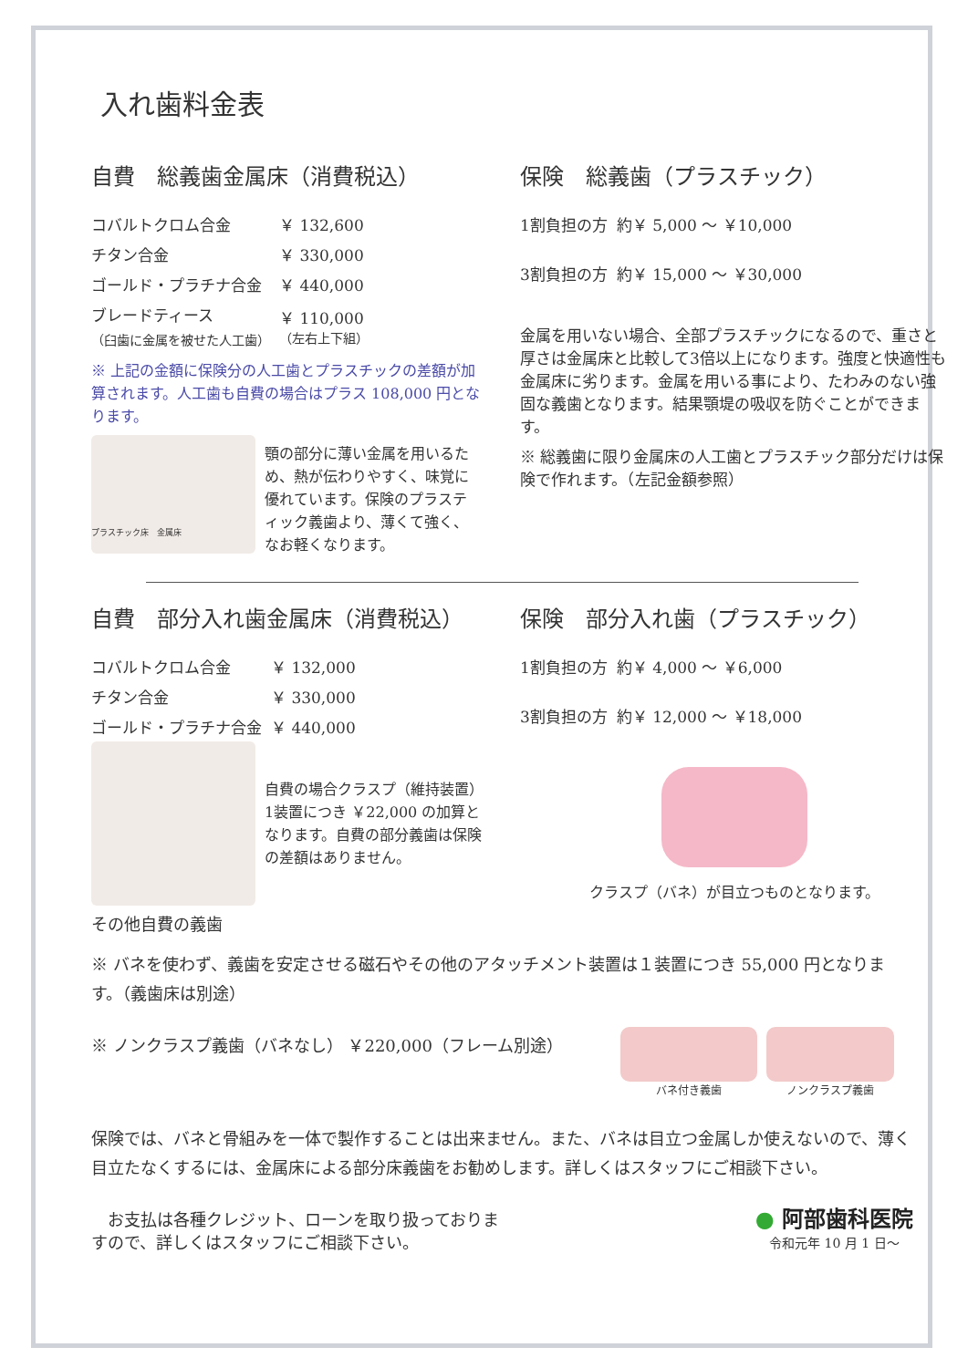入れ歯料金表
自費　総義歯金属床（消費税込）
| コバルトクロム合金 | ￥ 132,600 |
| チタン合金 | ￥ 330,000 |
| ゴールド・プラチナ合金 | ￥ 440,000 |
| ブレードティース （臼歯に金属を被せた人工歯） | ￥ 110,000 （左右上下組） |
※ 上記の金額に保険分の人工歯とプラスチックの差額が加算されます。人工歯も自費の場合はプラス 108,000 円となります。
プラスチック床　金属床
顎の部分に薄い金属を用いるため、熱が伝わりやすく、味覚に優れています。保険のプラスティック義歯より、薄くて強く、なお軽くなります。
保険　総義歯（プラスチック）
| 1割負担の方 | 約￥ 5,000 ～ ￥10,000 |
| 3割負担の方 | 約￥ 15,000 ～ ￥30,000 |
金属を用いない場合、全部プラスチックになるので、重さと厚さは金属床と比較して3倍以上になります。強度と快適性も金属床に劣ります。金属を用いる事により、たわみのない強固な義歯となります。結果顎堤の吸収を防ぐことができます。
※ 総義歯に限り金属床の人工歯とプラスチック部分だけは保険で作れます。（左記金額参照）
自費　部分入れ歯金属床（消費税込）
| コバルトクロム合金 | ￥ 132,000 |
| チタン合金 | ￥ 330,000 |
| ゴールド・プラチナ合金 | ￥ 440,000 |
その他自費の義歯
自費の場合クラスプ（維持装置）1装置につき ￥22,000 の加算となります。自費の部分義歯は保険の差額はありません。
保険　部分入れ歯（プラスチック）
| 1割負担の方 | 約￥ 4,000 ～ ￥6,000 |
| 3割負担の方 | 約￥ 12,000 ～ ￥18,000 |
クラスプ（バネ）が目立つものとなります。
※ バネを使わず、義歯を安定させる磁石やその他のアタッチメント装置は１装置につき 55,000 円となります。（義歯床は別途）
※ ノンクラスプ義歯（バネなし） ￥220,000（フレーム別途）
バネ付き義歯 ノンクラスプ義歯
保険では、バネと骨組みを一体で製作することは出来ません。また、バネは目立つ金属しか使えないので、薄く目立たなくするには、金属床による部分床義歯をお勧めします。詳しくはスタッフにご相談下さい。
　お支払は各種クレジット、ローンを取り扱っておりますので、詳しくはスタッフにご相談下さい。
● 阿部歯科医院
令和元年 10 月 1 日～